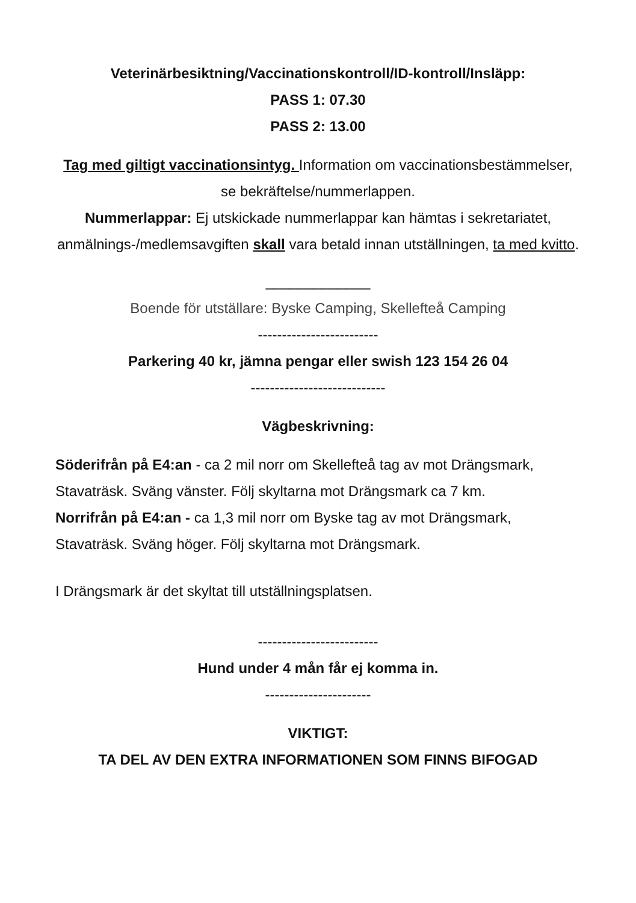Veterinärbesiktning/Vaccinationskontroll/ID-kontroll/Insläpp:
PASS 1: 07.30
PASS 2: 13.00
Tag med giltigt vaccinationsintyg. Information om vaccinationsbestämmelser, se bekräftelse/nummerlappen.
Nummerlappar: Ej utskickade nummerlappar kan hämtas i sekretariatet, anmälnings-/medlemsavgiften skall vara betald innan utställningen, ta med kvitto.
_____________
Boende för utställare: Byske Camping, Skellefteå Camping
-------------------------
Parkering 40 kr, jämna pengar eller swish 123 154 26 04
----------------------------
Vägbeskrivning:
Söderifrån på E4:an - ca 2 mil norr om Skellefteå tag av mot Drängsmark, Stavaträsk. Sväng vänster. Följ skyltarna mot Drängsmark ca 7 km.
Norrifrån på E4:an - ca 1,3 mil norr om Byske tag av mot Drängsmark, Stavaträsk. Sväng höger. Följ skyltarna mot Drängsmark.
I Drängsmark är det skyltat till utställningsplatsen.
-------------------------
Hund under 4 mån får ej komma in.
----------------------
VIKTIGT:
TA DEL AV DEN EXTRA INFORMATIONEN SOM FINNS BIFOGAD